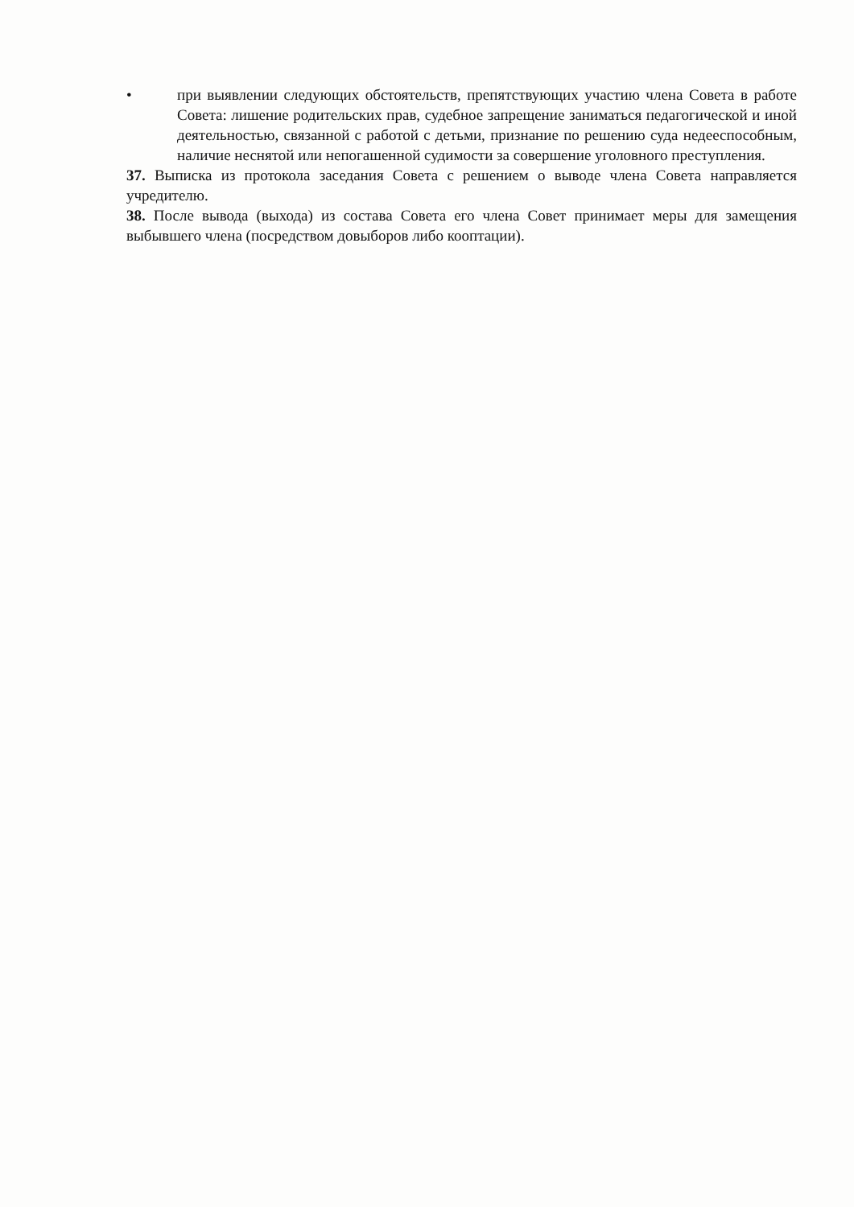• при выявлении следующих обстоятельств, препятствующих участию члена Совета в работе Совета: лишение родительских прав, судебное запрещение заниматься педагогической и иной деятельностью, связанной с работой с детьми, признание по решению суда недееспособным, наличие неснятой или непогашенной судимости за совершение уголовного преступления.
37. Выписка из протокола заседания Совета с решением о выводе члена Совета направляется учредителю.
38. После вывода (выхода) из состава Совета его члена Совет принимает меры для замещения выбывшего члена (посредством довыборов либо кооптации).